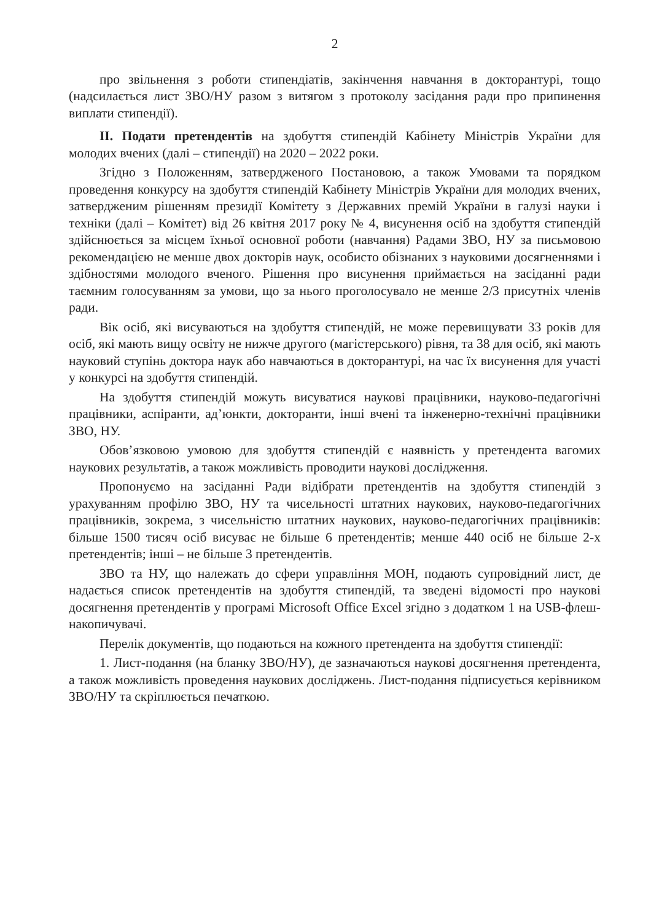2
про звільнення з роботи стипендіатів, закінчення навчання в докторантурі, тощо (надсилається лист ЗВО/НУ разом з витягом з протоколу засідання ради про припинення виплати стипендії).
II. Подати претендентів на здобуття стипендій Кабінету Міністрів України для молодих вчених (далі – стипендії) на 2020 – 2022 роки.
Згідно з Положенням, затвердженого Постановою, а також Умовами та порядком проведення конкурсу на здобуття стипендій Кабінету Міністрів України для молодих вчених, затвердженим рішенням президії Комітету з Державних премій України в галузі науки і техніки (далі – Комітет) від 26 квітня 2017 року № 4, висунення осіб на здобуття стипендій здійснюється за місцем їхньої основної роботи (навчання) Радами ЗВО, НУ за письмовою рекомендацією не менше двох докторів наук, особисто обізнаних з науковими досягненнями і здібностями молодого вченого. Рішення про висунення приймається на засіданні ради таємним голосуванням за умови, що за нього проголосувало не менше 2/3 присутніх членів ради.
Вік осіб, які висуваються на здобуття стипендій, не може перевищувати 33 років для осіб, які мають вищу освіту не нижче другого (магістерського) рівня, та 38 для осіб, які мають науковий ступінь доктора наук або навчаються в докторантурі, на час їх висунення для участі у конкурсі на здобуття стипендій.
На здобуття стипендій можуть висуватися наукові працівники, науково-педагогічні працівники, аспіранти, ад’юнкти, докторанти, інші вчені та інженерно-технічні працівники ЗВО, НУ.
Обов’язковою умовою для здобуття стипендій є наявність у претендента вагомих наукових результатів, а також можливість проводити наукові дослідження.
Пропонуємо на засіданні Ради відібрати претендентів на здобуття стипендій з урахуванням профілю ЗВО, НУ та чисельності штатних наукових, науково-педагогічних працівників, зокрема, з чисельністю штатних наукових, науково-педагогічних працівників: більше 1500 тисяч осіб висуває не більше 6 претендентів; менше 440 осіб не більше 2-х претендентів; інші – не більше 3 претендентів.
ЗВО та НУ, що належать до сфери управління МОН, подають супровідний лист, де надається список претендентів на здобуття стипендій, та зведені відомості про наукові досягнення претендентів у програмі Microsoft Office Excel згідно з додатком 1 на USB-флеш-накопичувачі.
Перелік документів, що подаються на кожного претендента на здобуття стипендії:
1. Лист-подання (на бланку ЗВО/НУ), де зазначаються наукові досягнення претендента, а також можливість проведення наукових досліджень. Лист-подання підписується керівником ЗВО/НУ та скріплюється печаткою.